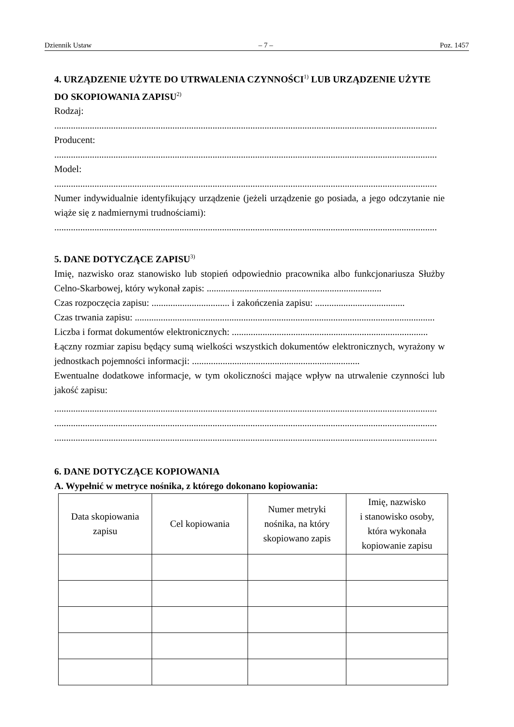Dziennik Ustaw – 7 – Poz. 1457
4. URZĄDZENIE UŻYTE DO UTRWALENIA CZYNNOŚCI<sup>1)</sup> LUB URZĄDZENIE UŻYTE DO SKOPIOWANIA ZAPISU<sup>2)</sup>
Rodzaj:
..................................................................................................................................................................
Producent:
..................................................................................................................................................................
Model:
..................................................................................................................................................................
Numer indywidualnie identyfikujący urządzenie (jeżeli urządzenie go posiada, a jego odczytanie nie wiąże się z nadmiernymi trudnościami):
..................................................................................................................................................................
5. DANE DOTYCZĄCE ZAPISU<sup>3)</sup>
Imię, nazwisko oraz stanowisko lub stopień odpowiednio pracownika albo funkcjonariusza Służby Celno-Skarbowej, który wykonał zapis: ..........................................................................
Czas rozpoczęcia zapisu: ................................. i zakończenia zapisu: ......................................
Czas trwania zapisu: ...............................................................................................................................
Liczba i format dokumentów elektronicznych: ...................................................................................
Łączny rozmiar zapisu będący sumą wielkości wszystkich dokumentów elektronicznych, wyrażony w jednostkach pojemności informacji: .......................................................................
Ewentualne dodatkowe informacje, w tym okoliczności mające wpływ na utrwalenie czynności lub jakość zapisu:
..................................................................................................................................................................
..................................................................................................................................................................
..................................................................................................................................................................
6. DANE DOTYCZĄCE KOPIOWANIA
A. Wypełnić w metryce nośnika, z którego dokonano kopiowania:
| Data skopiowania zapisu | Cel kopiowania | Numer metryki nośnika, na który skopiowano zapis | Imię, nazwisko i stanowisko osoby, która wykonała kopiowanie zapisu |
| --- | --- | --- | --- |